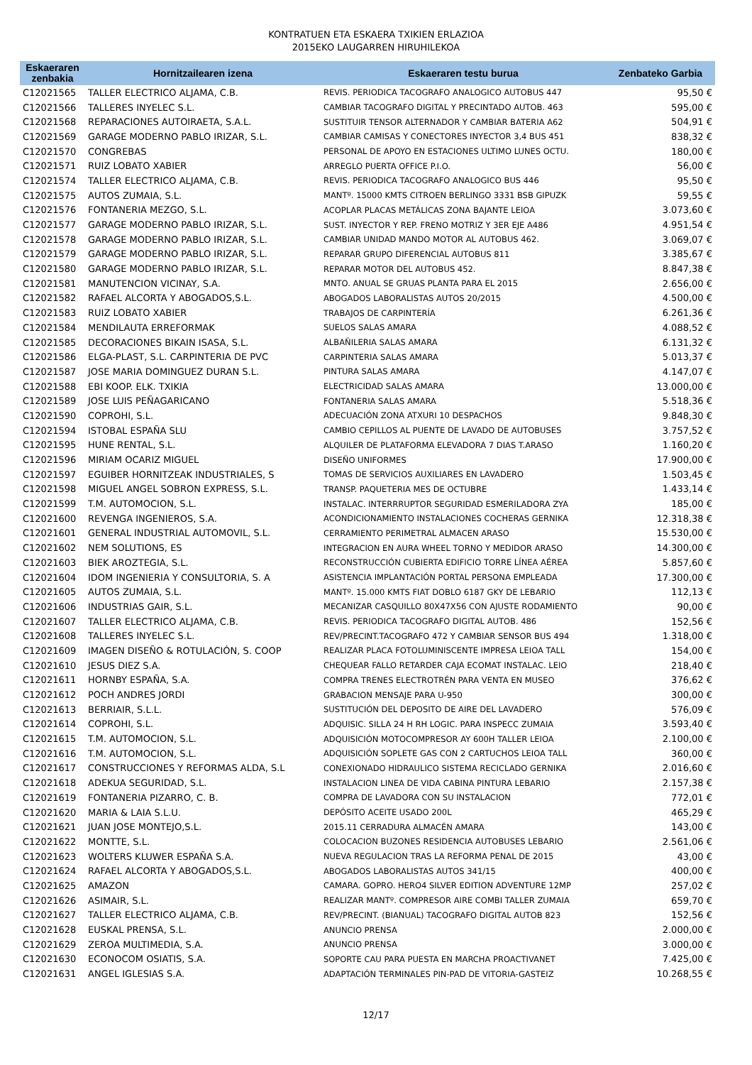KONTRATUEN ETA ESKAERA TXIKIEN ERLAZIOA
2015EKO LAUGARREN HIRUHILEKOA
| Eskaeraren zenbakia | Hornitzailearen izena | Eskaeraren testu burua | Zenbateko Garbia |
| --- | --- | --- | --- |
| C12021565 | TALLER ELECTRICO ALJAMA, C.B. | REVIS. PERIODICA TACOGRAFO ANALOGICO AUTOBUS 447 | 95,50 € |
| C12021566 | TALLERES INYELEC S.L. | CAMBIAR TACOGRAFO DIGITAL Y PRECINTADO AUTOB. 463 | 595,00 € |
| C12021568 | REPARACIONES AUTOIRAETA, S.A.L. | SUSTITUIR TENSOR ALTERNADOR Y CAMBIAR BATERIA A62 | 504,91 € |
| C12021569 | GARAGE MODERNO PABLO IRIZAR, S.L. | CAMBIAR CAMISAS Y CONECTORES INYECTOR 3,4 BUS 451 | 838,32 € |
| C12021570 | CONGREBAS | PERSONAL DE APOYO EN ESTACIONES ULTIMO LUNES OCTU. | 180,00 € |
| C12021571 | RUIZ LOBATO XABIER | ARREGLO PUERTA OFFICE P.I.O. | 56,00 € |
| C12021574 | TALLER ELECTRICO ALJAMA, C.B. | REVIS. PERIODICA TACOGRAFO ANALOGICO BUS 446 | 95,50 € |
| C12021575 | AUTOS ZUMAIA, S.L. | MANTº. 15000 KMTS CITROEN BERLINGO 3331 BSB GIPUZK | 59,55 € |
| C12021576 | FONTANERIA MEZGO, S.L. | ACOPLAR PLACAS METÁLICAS ZONA BAJANTE LEIOA | 3.073,60 € |
| C12021577 | GARAGE MODERNO PABLO IRIZAR, S.L. | SUST. INYECTOR Y REP. FRENO MOTRIZ Y 3ER EJE A486 | 4.951,54 € |
| C12021578 | GARAGE MODERNO PABLO IRIZAR, S.L. | CAMBIAR UNIDAD MANDO MOTOR AL AUTOBUS 462. | 3.069,07 € |
| C12021579 | GARAGE MODERNO PABLO IRIZAR, S.L. | REPARAR GRUPO DIFERENCIAL AUTOBUS 811 | 3.385,67 € |
| C12021580 | GARAGE MODERNO PABLO IRIZAR, S.L. | REPARAR MOTOR DEL AUTOBUS 452. | 8.847,38 € |
| C12021581 | MANUTENCION VICINAY, S.A. | MNTO. ANUAL SE GRUAS PLANTA PARA EL 2015 | 2.656,00 € |
| C12021582 | RAFAEL ALCORTA Y ABOGADOS,S.L. | ABOGADOS LABORALISTAS AUTOS 20/2015 | 4.500,00 € |
| C12021583 | RUIZ LOBATO XABIER | TRABAJOS DE CARPINTERÍA | 6.261,36 € |
| C12021584 | MENDILAUTA ERREFORMAK | SUELOS SALAS AMARA | 4.088,52 € |
| C12021585 | DECORACIONES BIKAIN ISASA, S.L. | ALBAÑILERIA SALAS AMARA | 6.131,32 € |
| C12021586 | ELGA-PLAST, S.L. CARPINTERIA DE PVC | CARPINTERIA SALAS AMARA | 5.013,37 € |
| C12021587 | JOSE MARIA DOMINGUEZ DURAN S.L. | PINTURA SALAS AMARA | 4.147,07 € |
| C12021588 | EBI KOOP. ELK. TXIKIA | ELECTRICIDAD SALAS AMARA | 13.000,00 € |
| C12021589 | JOSE LUIS PEÑAGARICANO | FONTANERIA SALAS AMARA | 5.518,36 € |
| C12021590 | COPROHI, S.L. | ADECUACIÓN ZONA ATXURI 10 DESPACHOS | 9.848,30 € |
| C12021594 | ISTOBAL ESPAÑA SLU | CAMBIO CEPILLOS AL PUENTE DE LAVADO DE AUTOBUSES | 3.757,52 € |
| C12021595 | HUNE RENTAL, S.L. | ALQUILER DE PLATAFORMA ELEVADORA 7 DIAS T.ARASO | 1.160,20 € |
| C12021596 | MIRIAM OCARIZ MIGUEL | DISEÑO UNIFORMES | 17.900,00 € |
| C12021597 | EGUIBER HORNITZEAK INDUSTRIALES, S | TOMAS DE SERVICIOS AUXILIARES EN LAVADERO | 1.503,45 € |
| C12021598 | MIGUEL ANGEL SOBRON EXPRESS, S.L. | TRANSP. PAQUETERIA MES DE OCTUBRE | 1.433,14 € |
| C12021599 | T.M. AUTOMOCION, S.L. | INSTALAC. INTERRRUPTOR SEGURIDAD ESMERILADORA ZYA | 185,00 € |
| C12021600 | REVENGA INGENIEROS, S.A. | ACONDICIONAMIENTO INSTALACIONES COCHERAS GERNIKA | 12.318,38 € |
| C12021601 | GENERAL INDUSTRIAL AUTOMOVIL, S.L. | CERRAMIENTO PERIMETRAL ALMACEN ARASO | 15.530,00 € |
| C12021602 | NEM SOLUTIONS, ES | INTEGRACION EN AURA WHEEL TORNO Y MEDIDOR ARASO | 14.300,00 € |
| C12021603 | BIEK AROZTEGIA, S.L. | RECONSTRUCCIÓN CUBIERTA EDIFICIO TORRE LÍNEA AÉREA | 5.857,60 € |
| C12021604 | IDOM INGENIERIA Y CONSULTORIA, S. A | ASISTENCIA IMPLANTACIÓN PORTAL PERSONA EMPLEADA | 17.300,00 € |
| C12021605 | AUTOS ZUMAIA, S.L. | MANTº. 15.000 KMTS FIAT DOBLO 6187 GKY DE LEBARIO | 112,13 € |
| C12021606 | INDUSTRIAS GAIR, S.L. | MECANIZAR CASQUILLO 80X47X56 CON AJUSTE RODAMIENTO | 90,00 € |
| C12021607 | TALLER ELECTRICO ALJAMA, C.B. | REVIS. PERIODICA TACOGRAFO DIGITAL AUTOB. 486 | 152,56 € |
| C12021608 | TALLERES INYELEC S.L. | REV/PRECINT.TACOGRAFO 472 Y CAMBIAR SENSOR BUS 494 | 1.318,00 € |
| C12021609 | IMAGEN DISEÑO & ROTULACIÓN, S. COOP | REALIZAR PLACA FOTOLUMINISCENTE IMPRESA LEIOA TALL | 154,00 € |
| C12021610 | JESUS DIEZ S.A. | CHEQUEAR FALLO RETARDER CAJA ECOMAT INSTALAC. LEIO | 218,40 € |
| C12021611 | HORNBY ESPAÑA, S.A. | COMPRA TRENES ELECTROTRÉN PARA VENTA EN MUSEO | 376,62 € |
| C12021612 | POCH ANDRES JORDI | GRABACION MENSAJE PARA U-950 | 300,00 € |
| C12021613 | BERRIAIR, S.L.L. | SUSTITUCIÓN DEL DEPOSITO DE AIRE DEL LAVADERO | 576,09 € |
| C12021614 | COPROHI, S.L. | ADQUISIC. SILLA 24 H RH LOGIC. PARA INSPECC ZUMAIA | 3.593,40 € |
| C12021615 | T.M. AUTOMOCION, S.L. | ADQUISICIÓN MOTOCOMPRESOR AY 600H TALLER LEIOA | 2.100,00 € |
| C12021616 | T.M. AUTOMOCION, S.L. | ADQUISICIÓN SOPLETE GAS CON 2 CARTUCHOS LEIOA TALL | 360,00 € |
| C12021617 | CONSTRUCCIONES Y REFORMAS ALDA, S.L | CONEXIONADO HIDRAULICO SISTEMA RECICLADO GERNIKA | 2.016,60 € |
| C12021618 | ADEKUA SEGURIDAD, S.L. | INSTALACION LINEA DE VIDA CABINA PINTURA LEBARIO | 2.157,38 € |
| C12021619 | FONTANERIA PIZARRO, C. B. | COMPRA DE LAVADORA CON SU INSTALACION | 772,01 € |
| C12021620 | MARIA & LAIA S.L.U. | DEPÓSITO ACEITE USADO 200L | 465,29 € |
| C12021621 | JUAN JOSE MONTEJO,S.L. | 2015.11 CERRADURA ALMACÉN AMARA | 143,00 € |
| C12021622 | MONTTE, S.L. | COLOCACION BUZONES RESIDENCIA AUTOBUSES LEBARIO | 2.561,06 € |
| C12021623 | WOLTERS KLUWER ESPAÑA S.A. | NUEVA REGULACION TRAS LA REFORMA PENAL DE 2015 | 43,00 € |
| C12021624 | RAFAEL ALCORTA Y ABOGADOS,S.L. | ABOGADOS LABORALISTAS AUTOS 341/15 | 400,00 € |
| C12021625 | AMAZON | CAMARA. GOPRO. HERO4 SILVER EDITION ADVENTURE 12MP | 257,02 € |
| C12021626 | ASIMAIR, S.L. | REALIZAR MANTº. COMPRESOR AIRE COMBI TALLER ZUMAIA | 659,70 € |
| C12021627 | TALLER ELECTRICO ALJAMA, C.B. | REV/PRECINT. (BIANUAL) TACOGRAFO DIGITAL AUTOB 823 | 152,56 € |
| C12021628 | EUSKAL PRENSA, S.L. | ANUNCIO PRENSA | 2.000,00 € |
| C12021629 | ZEROA MULTIMEDIA, S.A. | ANUNCIO PRENSA | 3.000,00 € |
| C12021630 | ECONOCOM OSIATIS, S.A. | SOPORTE CAU PARA PUESTA EN MARCHA PROACTIVANET | 7.425,00 € |
| C12021631 | ANGEL IGLESIAS S.A. | ADAPTACIÓN TERMINALES PIN-PAD DE VITORIA-GASTEIZ | 10.268,55 € |
12/17